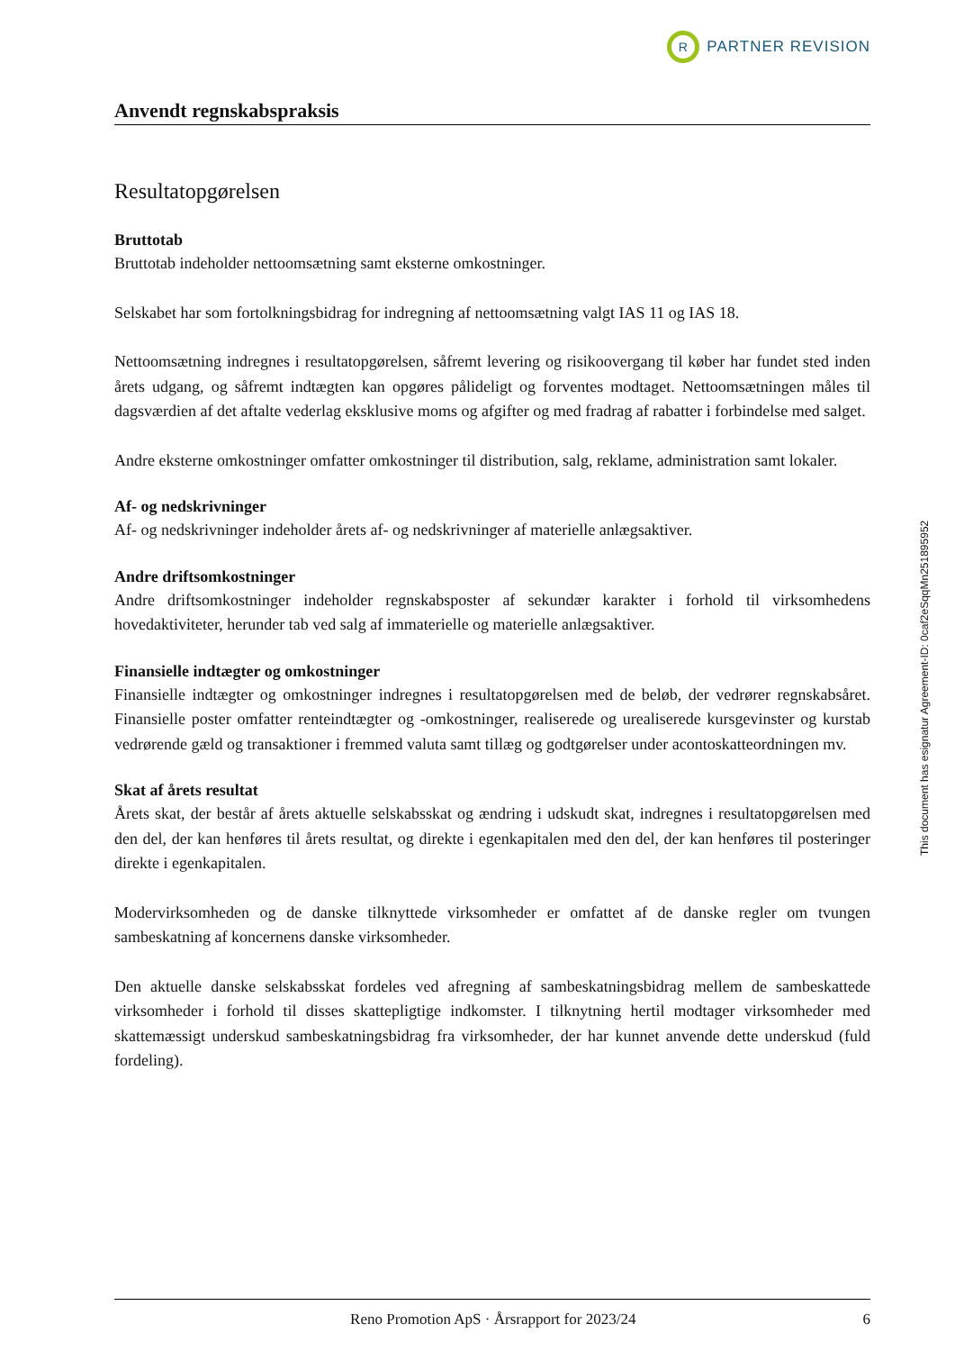R PARTNER REVISION
Anvendt regnskabspraksis
Resultatopgørelsen
Bruttotab
Bruttotab indeholder nettoomsætning samt eksterne omkostninger.
Selskabet har som fortolkningsbidrag for indregning af nettoomsætning valgt IAS 11 og IAS 18.
Nettoomsætning indregnes i resultatopgørelsen, såfremt levering og risikoovergang til køber har fundet sted inden årets udgang, og såfremt indtægten kan opgøres pålideligt og forventes modtaget. Nettoomsætningen måles til dagsværdien af det aftalte vederlag eksklusive moms og afgifter og med fradrag af rabatter i forbindelse med salget.
Andre eksterne omkostninger omfatter omkostninger til distribution, salg, reklame, administration samt lokaler.
Af- og nedskrivninger
Af- og nedskrivninger indeholder årets af- og nedskrivninger af materielle anlægsaktiver.
Andre driftsomkostninger
Andre driftsomkostninger indeholder regnskabsposter af sekundær karakter i forhold til virksomhedens hovedaktiviteter, herunder tab ved salg af immaterielle og materielle anlægsaktiver.
Finansielle indtægter og omkostninger
Finansielle indtægter og omkostninger indregnes i resultatopgørelsen med de beløb, der vedrører regnskabsåret. Finansielle poster omfatter renteindtægter og -omkostninger, realiserede og urealiserede kursgevinster og kurstab vedrørende gæld og transaktioner i fremmed valuta samt tillæg og godtgørelser under acontoskatteordningen mv.
Skat af årets resultat
Årets skat, der består af årets aktuelle selskabsskat og ændring i udskudt skat, indregnes i resultatopgørelsen med den del, der kan henføres til årets resultat, og direkte i egenkapitalen med den del, der kan henføres til posteringer direkte i egenkapitalen.
Modervirksomheden og de danske tilknyttede virksomheder er omfattet af de danske regler om tvungen sambeskatning af koncernens danske virksomheder.
Den aktuelle danske selskabsskat fordeles ved afregning af sambeskatningsbidrag mellem de sambeskattede virksomheder i forhold til disses skattepligtige indkomster. I tilknytning hertil modtager virksomheder med skattemæssigt underskud sambeskatningsbidrag fra virksomheder, der har kunnet anvende dette underskud (fuld fordeling).
This document has esignatur Agreement-ID: 0caf2eSqqMn251895952
Reno Promotion ApS · Årsrapport for 2023/24 6